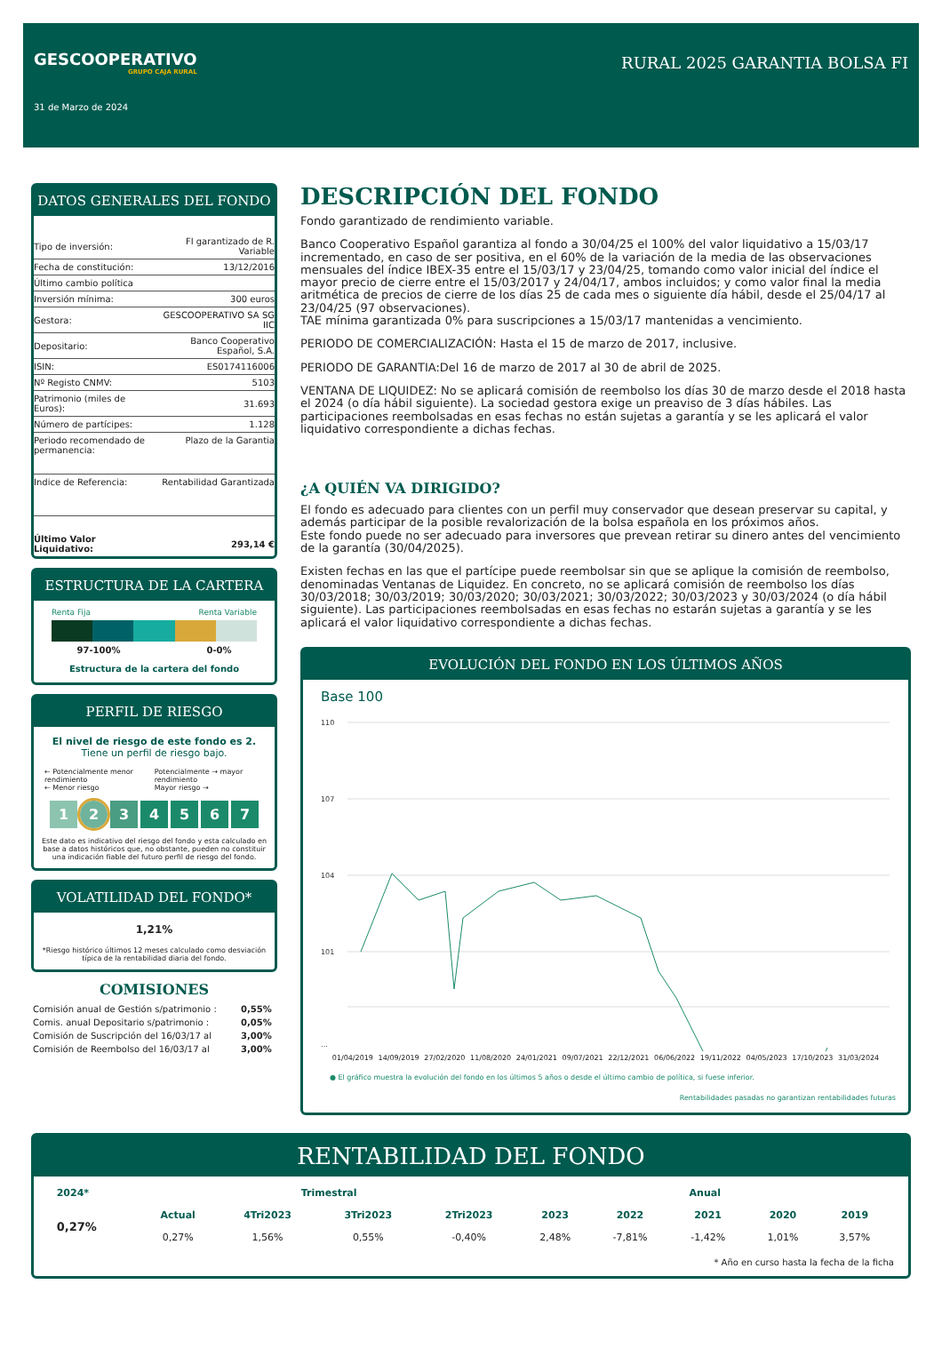GESCOOPERATIVO
GRUPO CAJA RURAL
31 de Marzo de 2024
RURAL 2025 GARANTIA BOLSA FI
DATOS GENERALES DEL FONDO
| Tipo de inversión: | FI garantizado de R. Variable |
| Fecha de constitución: | 13/12/2016 |
| Último cambio política | |
| Inversión mínima: | 300 euros |
| Gestora: | GESCOOPERATIVO SA SG IIC |
| Depositario: | Banco Cooperativo Español, S.A. |
| ISIN: | ES0174116006 |
| Nº Registo CNMV: | 5103 |
| Patrimonio (miles de Euros): | 31.693 |
| Número de partícipes: | 1.128 |
| Periodo recomendado de permanencia: | Plazo de la Garantia |
| Indice de Referencia: | Rentabilidad Garantizada |
| Último Valor Liquidativo: | 293,14 € |
ESTRUCTURA DE LA CARTERA
Renta Fija Renta Variable
97-100% 0-0%
Estructura de la cartera del fondo
PERFIL DE RIESGO
El nivel de riesgo de este fondo es 2.
Tiene un perfil de riesgo bajo.
← Potencialmente menor rendimiento
← Menor riesgo Potencialmente → mayor rendimiento
Mayor riesgo →
1234567
Este dato es indicativo del riesgo del fondo y esta calculado en base a datos históricos que, no obstante, pueden no constituir una indicación fiable del futuro perfil de riesgo del fondo.
VOLATILIDAD DEL FONDO*
1,21%
*Riesgo histórico últimos 12 meses calculado como desviación típica de la rentabilidad diaria del fondo.
COMISIONES
| Comisión anual de Gestión s/patrimonio : | 0,55% |
| Comis. anual Depositario s/patrimonio : | 0,05% |
| Comisión de Suscripción del 16/03/17 al | 3,00% |
| Comisión de Reembolso del 16/03/17 al | 3,00% |
DESCRIPCIÓN DEL FONDO
Fondo garantizado de rendimiento variable.
Banco Cooperativo Español garantiza al fondo a 30/04/25 el 100% del valor liquidativo a 15/03/17 incrementado, en caso de ser positiva, en el 60% de la variación de la media de las observaciones mensuales del índice IBEX-35 entre el 15/03/17 y 23/04/25, tomando como valor inicial del índice el mayor precio de cierre entre el 15/03/2017 y 24/04/17, ambos incluidos; y como valor final la media aritmética de precios de cierre de los días 25 de cada mes o siguiente día hábil, desde el 25/04/17 al 23/04/25 (97 observaciones).
TAE mínima garantizada 0% para suscripciones a 15/03/17 mantenidas a vencimiento.
PERIODO DE COMERCIALIZACIÓN: Hasta el 15 de marzo de 2017, inclusive.
PERIODO DE GARANTIA:Del 16 de marzo de 2017 al 30 de abril de 2025.
VENTANA DE LIQUIDEZ: No se aplicará comisión de reembolso los días 30 de marzo desde el 2018 hasta el 2024 (o día hábil siguiente). La sociedad gestora exige un preaviso de 3 días hábiles. Las participaciones reembolsadas en esas fechas no están sujetas a garantía y se les aplicará el valor liquidativo correspondiente a dichas fechas.
¿A QUIÉN VA DIRIGIDO?
El fondo es adecuado para clientes con un perfil muy conservador que desean preservar su capital, y además participar de la posible revalorización de la bolsa española en los próximos años.
Este fondo puede no ser adecuado para inversores que prevean retirar su dinero antes del vencimiento de la garantía (30/04/2025).
Existen fechas en las que el partícipe puede reembolsar sin que se aplique la comisión de reembolso, denominadas Ventanas de Liquidez. En concreto, no se aplicará comisión de reembolso los días 30/03/2018; 30/03/2019; 30/03/2020; 30/03/2021; 30/03/2022; 30/03/2023 y 30/03/2024 (o día hábil siguiente). Las participaciones reembolsadas en esas fechas no estarán sujetas a garantía y se les aplicará el valor liquidativo correspondiente a dichas fechas.
EVOLUCIÓN DEL FONDO EN LOS ÚLTIMOS AÑOS
Base 100
110
107
104
101
…
01/04/2019 14/09/2019 27/02/2020 11/08/2020 24/01/2021 09/07/2021 22/12/2021 06/06/2022 19/11/2022 04/05/2023 17/10/2023 31/03/2024
● El gráfico muestra la evolución del fondo en los últimos 5 años o desde el último cambio de política, si fuese inferior.
Rentabilidades pasadas no garantizan rentabilidades futuras
RENTABILIDAD DEL FONDO
| 2024* | Trimestral | | | | Anual | | | | |
| --- | --- | --- | --- | --- | --- | --- | --- | --- | --- |
| 0,27% | Actual | 4Tri2023 | 3Tri2023 | 2Tri2023 | 2023 | 2022 | 2021 | 2020 | 2019 |
| | 0,27% | 1,56% | 0,55% | -0,40% | 2,48% | -7,81% | -1,42% | 1,01% | 3,57% |
* Año en curso hasta la fecha de la ficha